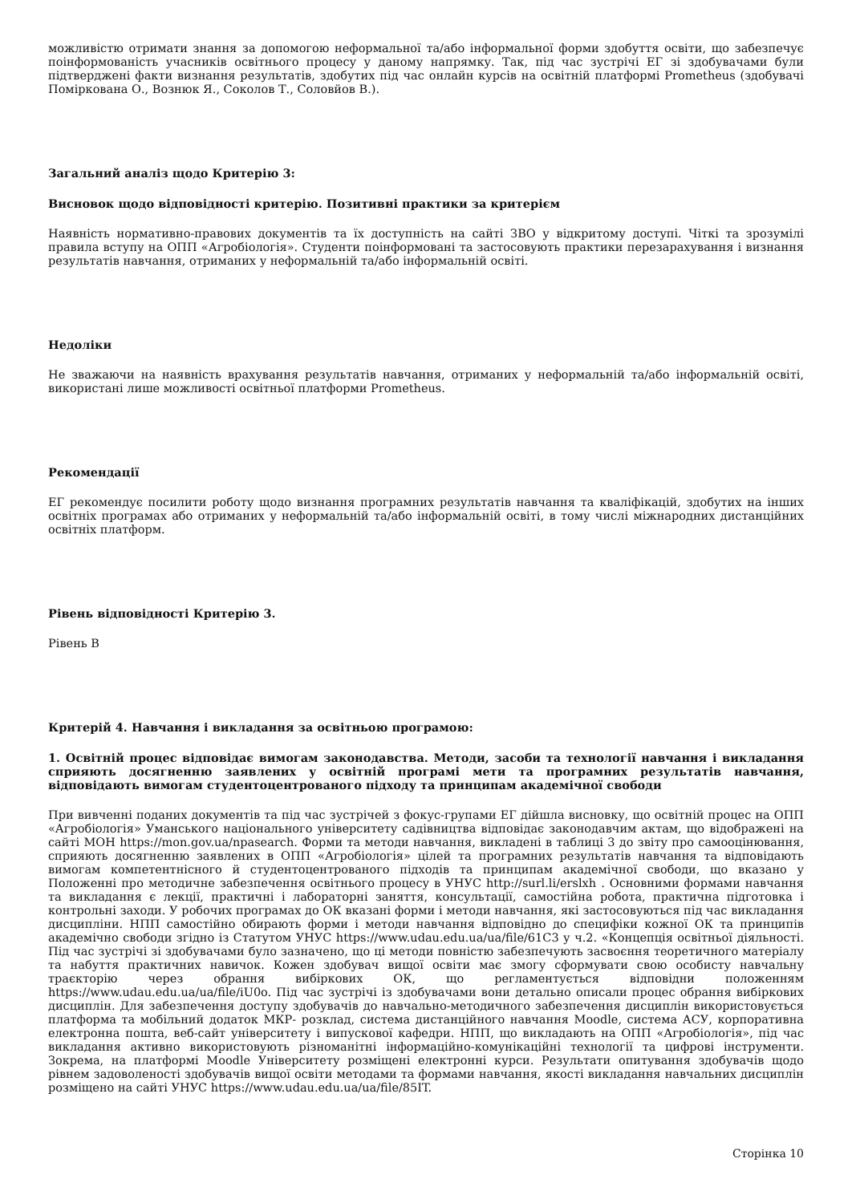можливістю отримати знання за допомогою неформальної та/або інформальної форми здобуття освіти, що забезпечує поінформованість учасників освітнього процесу у даному напрямку. Так, під час зустрічі ЕГ зі здобувачами були підтверджені факти визнання результатів, здобутих під час онлайн курсів на освітній платформі Prometheus (здобувачі Поміркована О., Вознюк Я., Соколов Т., Соловйов В.).
Загальний аналіз щодо Критерію 3:
Висновок щодо відповідності критерію. Позитивні практики за критерієм
Наявність нормативно-правових документів та їх доступність на сайті ЗВО у відкритому доступі. Чіткі та зрозумілі правила вступу на ОПП «Агробіологія». Студенти поінформовані та застосовують практики перезарахування і визнання результатів навчання, отриманих у неформальній та/або інформальній освіті.
Недоліки
Не зважаючи на наявність врахування результатів навчання, отриманих у неформальній та/або інформальній освіті, використані лише можливості освітньої платформи Prometheus.
Рекомендації
ЕГ рекомендує посилити роботу щодо визнання програмних результатів навчання та кваліфікацій, здобутих на інших освітніх програмах або отриманих у неформальній та/або інформальній освіті, в тому числі міжнародних дистанційних освітніх платформ.
Рівень відповідності Критерію 3.
Рівень B
Критерій 4. Навчання і викладання за освітньою програмою:
1. Освітній процес відповідає вимогам законодавства. Методи, засоби та технології навчання і викладання сприяють досягненню заявлених у освітній програмі мети та програмних результатів навчання, відповідають вимогам студентоцентрованого підходу та принципам академічної свободи
При вивченні поданих документів та під час зустрічей з фокус-групами ЕГ дійшла висновку, що освітній процес на ОПП «Агробіологія» Уманського національного університету садівництва відповідає законодавчим актам, що відображені на сайті МОН https://mon.gov.ua/npasearch. Форми та методи навчання, викладені в таблиці 3 до звіту про самооцінювання, сприяють досягненню заявлених в ОПП «Агробіологія» цілей та програмних результатів навчання та відповідають вимогам компетентнісного й студентоцентрованого підходів та принципам академічної свободи, що вказано у Положенні про методичне забезпечення освітнього процесу в УНУС http://surl.li/erslxh . Основними формами навчання та викладання є лекції, практичні і лабораторні заняття, консультації, самостійна робота, практична підготовка і контрольні заходи. У робочих програмах до ОК вказані форми і методи навчання, які застосовуються під час викладання дисципліни. НПП самостійно обирають форми і методи навчання відповідно до специфіки кожної ОК та принципів академічно свободи згідно із Статутом УНУС https://www.udau.edu.ua/ua/file/61C3 у ч.2. «Концепція освітньої діяльності. Під час зустрічі зі здобувачами було зазначено, що ці методи повністю забезпечують засвоєння теоретичного матеріалу та набуття практичних навичок. Кожен здобувач вищої освіти має змогу сформувати свою особисту навчальну траєкторію через обрання вибіркових ОК, що регламентується відповідни положенням https://www.udau.edu.ua/ua/file/iU0o. Під час зустрічі із здобувачами вони детально описали процес обрання вибіркових дисциплін. Для забезпечення доступу здобувачів до навчально-методичного забезпечення дисциплін використовується платформа та мобільний додаток МКР- розклад, система дистанційного навчання Moodle, система АСУ, корпоративна електронна пошта, веб-сайт університету і випускової кафедри. НПП, що викладають на ОПП «Агробіологія», під час викладання активно використовують різноманітні інформаційно-комунікаційні технології та цифрові інструменти. Зокрема, на платформі Moodle Університету розміщені електронні курси. Результати опитування здобувачів щодо рівнем задоволеності здобувачів вищої освіти методами та формами навчання, якості викладання навчальних дисциплін розміщено на сайті УНУС https://www.udau.edu.ua/ua/file/85IT.
Сторінка 10